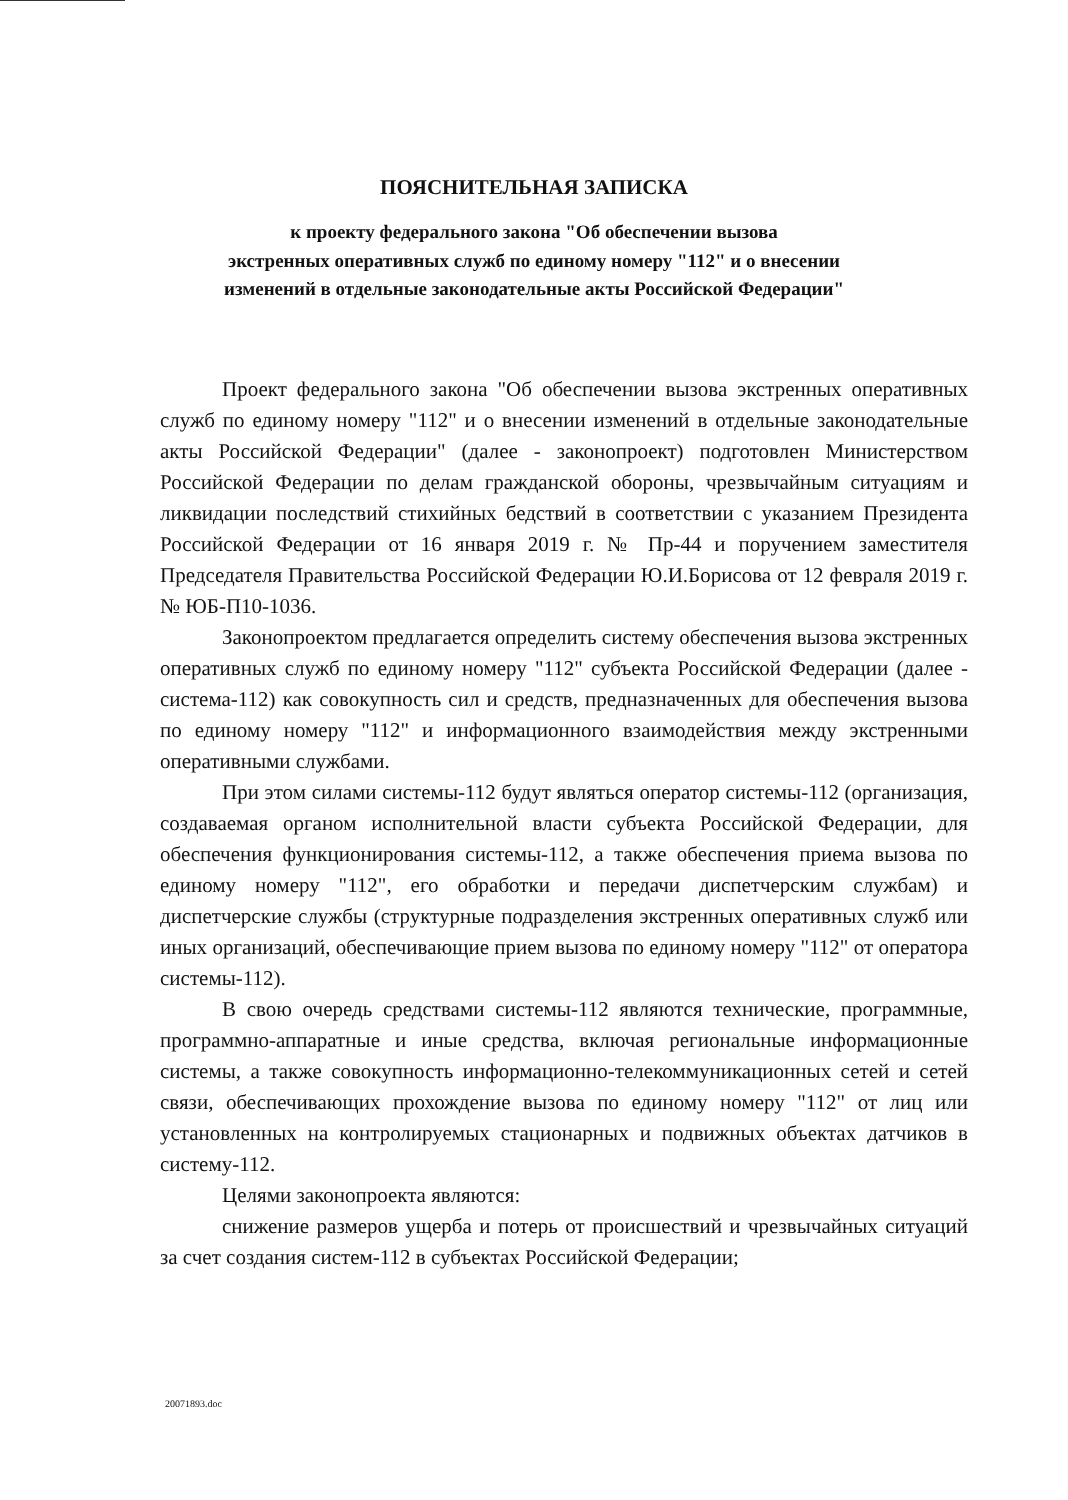ПОЯСНИТЕЛЬНАЯ ЗАПИСКА
к проекту федерального закона "Об обеспечении вызова
экстренных оперативных служб по единому номеру "112" и о внесении
изменений в отдельные законодательные акты Российской Федерации"
Проект федерального закона "Об обеспечении вызова экстренных оперативных служб по единому номеру "112" и о внесении изменений в отдельные законодательные акты Российской Федерации" (далее - законопроект) подготовлен Министерством Российской Федерации по делам гражданской обороны, чрезвычайным ситуациям и ликвидации последствий стихийных бедствий в соответствии с указанием Президента Российской Федерации от 16 января 2019 г. № Пр-44 и поручением заместителя Председателя Правительства Российской Федерации Ю.И.Борисова от 12 февраля 2019 г. № ЮБ-П10-1036.
Законопроектом предлагается определить систему обеспечения вызова экстренных оперативных служб по единому номеру "112" субъекта Российской Федерации (далее - система-112) как совокупность сил и средств, предназначенных для обеспечения вызова по единому номеру "112" и информационного взаимодействия между экстренными оперативными службами.
При этом силами системы-112 будут являться оператор системы-112 (организация, создаваемая органом исполнительной власти субъекта Российской Федерации, для обеспечения функционирования системы-112, а также обеспечения приема вызова по единому номеру "112", его обработки и передачи диспетчерским службам) и диспетчерские службы (структурные подразделения экстренных оперативных служб или иных организаций, обеспечивающие прием вызова по единому номеру "112" от оператора системы-112).
В свою очередь средствами системы-112 являются технические, программные, программно-аппаратные и иные средства, включая региональные информационные системы, а также совокупность информационно-телекоммуникационных сетей и сетей связи, обеспечивающих прохождение вызова по единому номеру "112" от лиц или установленных на контролируемых стационарных и подвижных объектах датчиков в систему-112.
Целями законопроекта являются:
снижение размеров ущерба и потерь от происшествий и чрезвычайных ситуаций за счет создания систем-112 в субъектах Российской Федерации;
20071893.doc